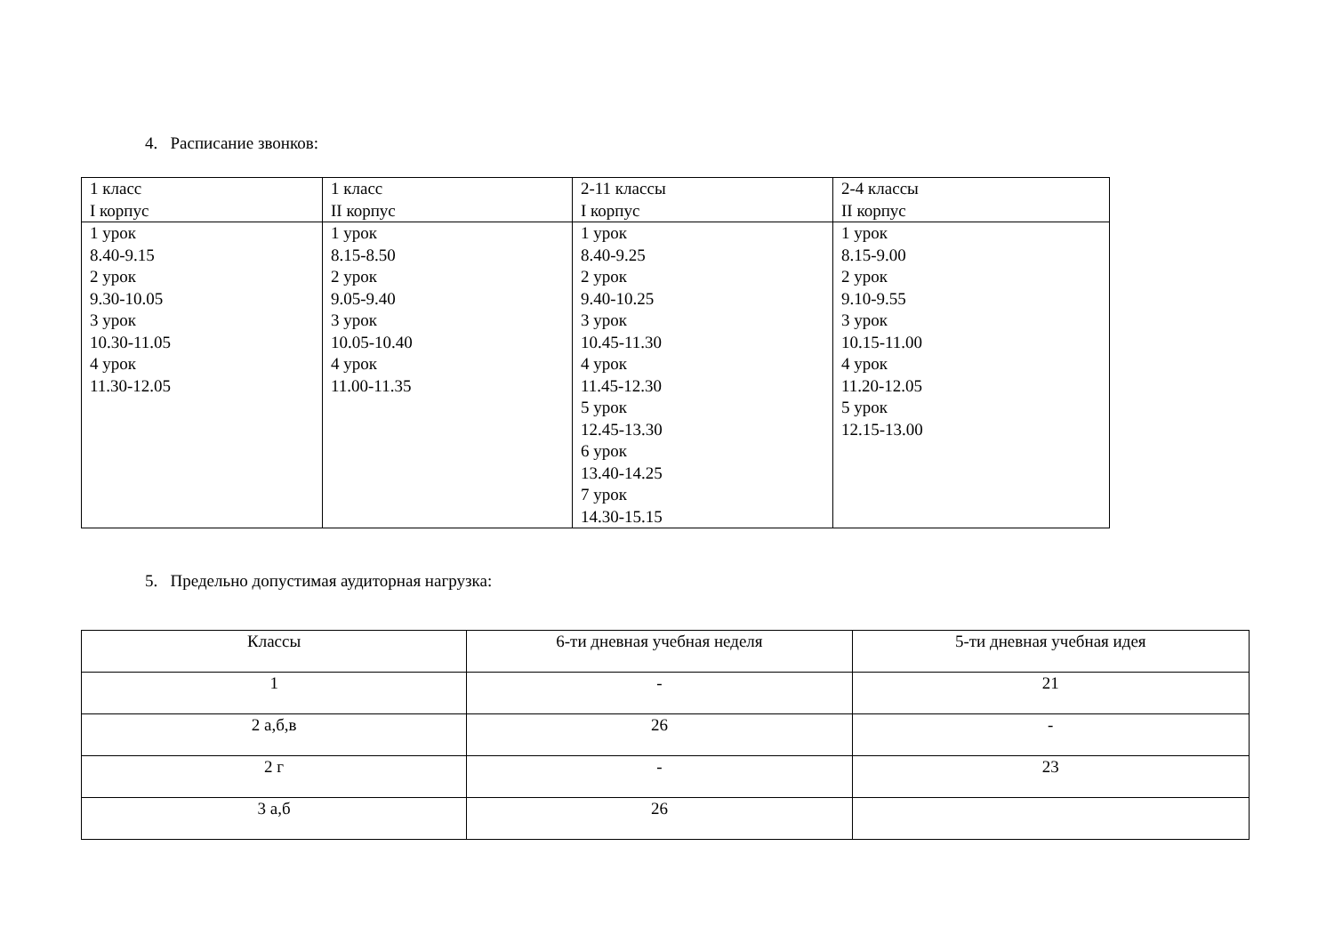4. Расписание звонков:
| 1 класс I корпус | 1 класс II корпус | 2-11 классы I корпус | 2-4 классы II корпус |
| 1 урок 8.40-9.15 2 урок 9.30-10.05 3 урок 10.30-11.05 4 урок 11.30-12.05 | 1 урок 8.15-8.50 2 урок 9.05-9.40 3 урок 10.05-10.40 4 урок 11.00-11.35 | 1 урок 8.40-9.25 2 урок 9.40-10.25 3 урок 10.45-11.30 4 урок 11.45-12.30 5 урок 12.45-13.30 6 урок 13.40-14.25 7 урок 14.30-15.15 | 1 урок 8.15-9.00 2 урок 9.10-9.55 3 урок 10.15-11.00 4 урок 11.20-12.05 5 урок 12.15-13.00 |
5. Предельно допустимая аудиторная нагрузка:
| Классы | 6-ти дневная учебная неделя | 5-ти дневная учебная идея |
| 1 | - | 21 |
| 2 а,б,в | 26 | - |
| 2 г | - | 23 |
| 3 а,б | 26 | |